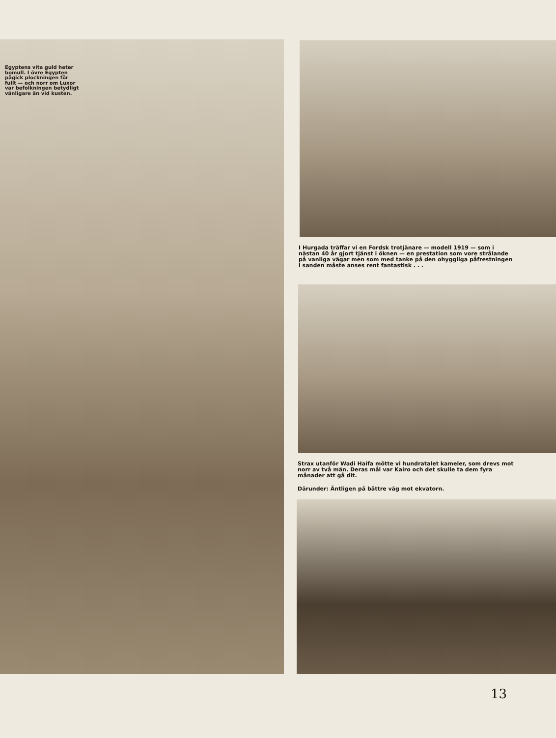Egyptens vita guld heter bomull. I övre Egypten pågick plockningen för fullt — och norr om Luxor var befolkningen betydligt vänligare än vid kusten.
I Hurgada träffar vi en Fordsk trotjänare — modell 1919 — som i nästan 40 år gjort tjänst i öknen — en prestation som vore strålande på vanliga vägar men som med tanke på den ohyggliga påfrestningen i sanden måste anses rent fantastisk . . .
Strax utanför Wadi Haifa mötte vi hundratalet kameler, som drevs mot norr av två män. Deras mål var Kairo och det skulle ta dem fyra månader att gå dit.
Därunder: Äntligen på bättre väg mot ekvatorn.
13